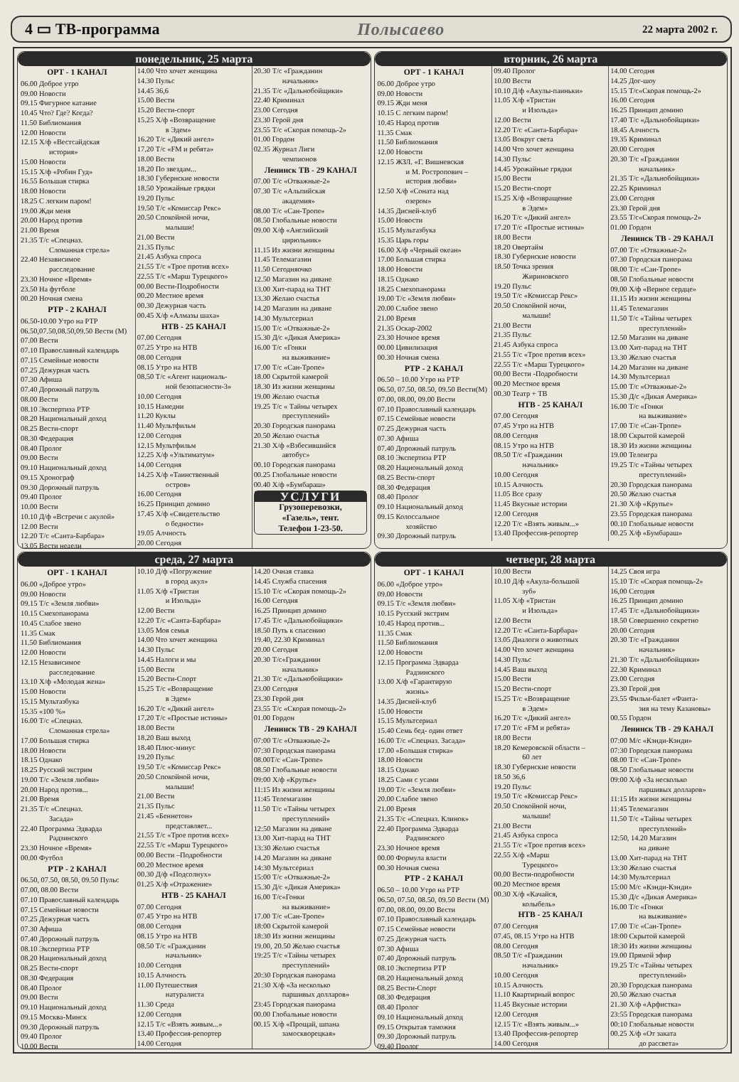4 ▭ ТВ-программа Полысаево 22 марта 2002 г.
понедельник, 25 марта
ОРТ - 1 КАНАЛ
06.00 Доброе утро
09.00 Новости
09.15 Фигурное катание
10.45 Что? Где? Когда?
11.50 Библиомания
12.00 Новости
12.15 Х/ф «Вестсайдская
история»
15.00 Новости
15.15 Х/ф «Робин Гуд»
16.55 Большая стирка
18.00 Новости
18.25 С легким паром!
19.00 Жди меня
20.00 Народ против
21.00 Время
21.35 Т/с «Спецназ.
Сломанная стрела»
22.40 Независимое
расследование
23.30 Ночное «Время»
23.50 На футболе
00.20 Ночная смена
РТР - 2 КАНАЛ
06.50-10.00 Утро на РТР
06.50,07.50,08.50,09.50 Вести (М)
07.00 Вести
07.10 Православный календарь
07.15 Семейные новости
07.25 Дежурная часть
07.30 Афиша
07.40 Дорожный патруль
08.00 Вести
08.10 Экспертиза РТР
08.20 Национальный доход
08.25 Вести-спорт
08.30 Федерация
08.40 Пролог
09.00 Вести
09.10 Национальный доход
09.15 Хронограф
09.30 Дорожный патруль
09.40 Пролог
10.00 Вести
10.10 Д/ф «Встречи с акулой»
12.00 Вести
12.20 Т/с «Санта-Барбара»
13.05 Вести недели
14.00 Что хочет женщина
14.30 Пульс
14.45 36,6
15.00 Вести
15.20 Вести-спорт
15.25 Х/ф «Возвращение
в Эдем»
16.20 Т/с «Дикий ангел»
17.20 Т/с «FM и ребята»
18.00 Вести
18.20 По звездам...
18.30 Губернские новости
18.50 Урожайные грядки
19.20 Пульс
19.50 Т/с «Комиссар Рекс»
20.50 Спокойной ночи,
малыши!
21.00 Вести
21.35 Пульс
21.45 Азбука спроса
21.55 Т/с «Трое против всех»
22.55 Т/с «Марш Турецкого»
00.00 Вести-Подробности
00.20 Местное время
00.30 Дежурная часть
00.45 Х/ф «Алмазы шаха»
НТВ - 25 КАНАЛ
07.00 Сегодня
07.25 Утро на НТВ
08.00 Сегодня
08.15 Утро на НТВ
08.50 Т/с «Агент националь-
ной безопасности-3»
10.00 Сегодня
10.15 Намедни
11.20 Куклы
11.40 Мультфильм
12.00 Сегодня
12.15 Мультфильм
12.25 Х/ф «Ультиматум»
14.00 Сегодня
14.25 Х/ф «Таинственный
остров»
16.00 Сегодня
16.25 Принцип домино
17.45 Х/ф «Свидетельство
о бедности»
19.05 Алчность
20.00 Сегодня
20.30 Т/с «Гражданин
начальник»
21.35 Т/с «Дальнобойщики»
22.40 Криминал
23.00 Сегодня
23.30 Герой дня
23.55 Т/с «Скорая помощь-2»
01.00 Гордон
02.35 Журнал Лиги
чемпионов
Ленинск ТВ - 29 КАНАЛ
07.00 Т/с «Отважные-2»
07.30 Т/с «Альпийская
академия»
08.00 Т/с «Сан-Тропе»
08.50 Глобальные новости
09.00 Х/ф «Английский
цирюльник»
11.15 Из жизни женщины
11.45 Телемагазин
11.50 Сегодняочко
12.50 Магазин на диване
13.00 Хит-парад на ТНТ
13.30 Желаю счастья
14.20 Магазин на диване
14.30 Мультсериал
15.00 Т/с «Отважные-2»
15.30 Д/с «Дикая Америка»
16.00 Т/с «Гонки
на выживание»
17.00 Т/с «Сан-Тропе»
18.00 Скрытой камерой
18.30 Из жизни женщины
19.00 Желаю счастья
19.25 Т/с « Тайны четырех
преступлений»
20.30 Городская панорама
20.50 Желаю счастья
21.30 Х/ф «Взбесившийся
автобус»
00.10 Городская панорама
00.25 Глобальные новости
00.40 Х/ф «Бумбараш»
УСЛУГИ
Грузоперевозки,
«Газель», тент.
Телефон 1-23-50.
вторник, 26 марта
ОРТ - 1 КАНАЛ
06.00 Доброе утро
09.00 Новости
09.15 Жди меня
10.15 С легким паром!
10.45 Народ против
11.35 Смак
11.50 Библиомания
12.00 Новости
12.15 ЖЗЛ. «Г. Вишневская
и М. Ростропович –
история любви»
12.50 Х/ф «Соната над
озером»
14.35 Дисней-клуб
15.00 Новости
15.15 Мультазбука
15.35 Царь горы
16.00 Х/ф «Черный океан»
17.00 Большая стирка
18.00 Новости
18.15 Однако
18.25 Смехопанорама
19.00 Т/с «Земля любви»
20.00 Слабое звено
21.00 Время
21.35 Оскар-2002
23.30 Ночное время
00.00 Цивилизация
00.30 Ночная смена
РТР - 2 КАНАЛ
06.50 – 10.00 Утро на РТР
06.50, 07.50, 08.50, 09.50 Вести(М)
07.00, 08.00, 09.00 Вести
07.10 Православный календарь
07.15 Семейные новости
07.25 Дежурная часть
07.30 Афиша
07.40 Дорожный патруль
08.10 Экспертиза РТР
08.20 Национальный доход
08.25 Вести-спорт
08.30 Федерация
08.40 Пролог
09.10 Национальный доход
09.15 Колоссальное
хозяйство
09.30 Дорожный патруль
09.40 Пролог
10.00 Вести
10.10 Д/ф «Акулы-паиньки»
11.05 Х/ф «Тристан
и Изольда»
12.00 Вести
12.20 Т/с «Санта-Барбара»
13.05 Вокруг света
14.00 Что хочет женщина
14.30 Пульс
14.45 Урожайные грядки
15.00 Вести
15.20 Вести-спорт
15.25 Х/ф «Возвращение
в Эдем»
16.20 Т/с «Дикий ангел»
17.20 Т/с «Простые истины»
18.00 Вести
18.20 Овертайм
18.30 Губернские новости
18.50 Точка зрения
Жириновского
19.20 Пульс
19.50 Т/с «Комиссар Рекс»
20.50 Спокойной ночи,
малыши!
21.00 Вести
21.35 Пульс
21.45 Азбука спроса
21.55 Т/с «Трое против всех»
22.55 Т/с «Марш Турецкого»
00.00 Вести -Подробности
00.20 Местное время
00.30 Театр + ТВ
НТВ - 25 КАНАЛ
07.00 Сегодня
07.45 Утро на НТВ
08.00 Сегодня
08.15 Утро на НТВ
08.50 Т/с «Гражданин
начальник»
10.00 Сегодня
10.15 Алчность
11.05 Все сразу
11.45 Вкусные истории
12.00 Сегодня
12.20 Т/с «Взять живым...»
13.40 Профессия-репортер
14.00 Сегодня
14.25 Дог-шоу
15.15 Т/с«Скорая помощь-2»
16.00 Сегодня
16.25 Принцип домино
17.40 Т/с «Дальнобойщики»
18.45 Алчность
19.35 Криминал
20.00 Сегодня
20.30 Т/с «Гражданин
начальник»
21.35 Т/с «Дальнобойщики»
22.25 Криминал
23.00 Сегодня
23.30 Герой дня
23.55 Т/с«Скорая помощь-2»
01.00 Гордон
Ленинск ТВ - 29 КАНАЛ
07.00 Т/с «Отважные-2»
07.30 Городская панорама
08.00 Т/с «Сан-Тропе»
08.50 Глобальные новости
09.00 Х/ф «Верное сердце»
11.15 Из жизни женщины
11.45 Телемагазин
11.50 Т/с «Тайны четырех
преступлений»
12.50 Магазин на диване
13.00 Хит-парад на ТНТ
13.30 Желаю счастья
14.20 Магазин на диване
14.30 Мультсериал
15.00 Т/с «Отважные-2»
15.30 Д/с «Дикая Америка»
16.00 Т/с «Гонки
на выживание»
17.00 Т/с «Сан-Тропе»
18.00 Скрытой камерой
18.30 Из жизни женщины
19.00 Телеигра
19.25 Т/с «Тайны четырех
преступлений»
20.30 Городская панорама
20.50 Желаю счастья
21.30 Х/ф «Крупье»
23.55 Городская панорама
00.10 Глобальные новости
00.25 Х/ф «Бумбараш»
среда, 27 марта
ОРТ - 1 КАНАЛ
06.00 «Доброе утро»
09.00 Новости
09.15 Т/с «Земля любви»
10.15 Смехопанорама
10.45 Слабое звено
11.35 Смак
11.50 Библиомания
12.00 Новости
12.15 Независимое
расследование
13.10 Х/ф «Молодая жена»
15.00 Новости
15.15 Мультазбука
15.35 «100 %»
16.00 Т/с «Спецназ.
Сломанная стрела»
17.00 Большая стирка
18.00 Новости
18.15 Однако
18.25 Русский экстрим
19.00 Т/с «Земля любви»
20.00 Народ против...
21.00 Время
21.35 Т/с «Спецназ.
Засада»
22.40 Программа Эдварда
Радзинского
23.30 Ночное «Время»
00.00 Футбол
РТР - 2 КАНАЛ
06.50, 07.50, 08.50, 09.50 Пульс
07.00, 08.00 Вести
07.10 Православный календарь
07.15 Семейные новости
07.25 Дежурная часть
07.30 Афиша
07.40 Дорожный патруль
08.10 Экспертиза РТР
08.20 Национальный доход
08.25 Вести-спорт
08.30 Федерация
08.40 Пролог
09.00 Вести
09.10 Национальный доход
09.15 Москва-Минск
09.30 Дорожный патруль
09.40 Пролог
10.00 Вести
10.10 Д/ф «Погружение
в город акул»
11.05 Х/ф «Тристан
и Изольда»
12.00 Вести
12.20 Т/с «Санта-Барбара»
13.05 Моя семья
14.00 Что хочет женщина
14.30 Пульс
14.45 Налоги и мы
15.00 Вести
15.20 Вести-Спорт
15.25 Т/с «Возвращение
в Эдем»
16.20 Т/с «Дикий ангел»
17.20 Т/с «Простые истины»
18.00 Вести
18.20 Ваш выход
18.40 Плюс-минус
19.20 Пульс
19.50 Т/с «Комиссар Рекс»
20.50 Спокойной ночи,
малыши!
21.00 Вести
21.35 Пульс
21.45 «Беннетон»
представляет...
21.55 Т/с «Трое против всех»
22.55 Т/с «Марш Турецкого»
00.00 Вести –Подробности
00.20 Местное время
00.30 Д/ф «Подсолнух»
01.25 Х/ф «Отражение»
НТВ - 25 КАНАЛ
07.00 Сегодня
07.45 Утро на НТВ
08.00 Сегодня
08.15 Утро на НТВ
08.50 Т/с «Гражданин
начальник»
10.00 Сегодня
10.15 Алчность
11.00 Путешествия
натуралиста
11.30 Среда
12.00 Сегодня
12.15 Т/с «Взять живым...»
13.40 Профессия-репортер
14.00 Сегодня
14.20 Очная ставка
14.45 Служба спасения
15.10 Т/с «Скорая помощь-2»
16.00 Сегодня
16.25 Принцип домино
17.45 Т/с «Дальнобойщики»
18.50 Путь к спасению
19.40, 22.30 Криминал
20.00 Сегодня
20.30 Т/с«Гражданин
начальник»
21.30 Т/с «Дальнобойщики»
23.00 Сегодня
23.30 Герой дня
23.55 Т/с «Скорая помощь-2»
01.00 Гордон
Ленинск ТВ - 29 КАНАЛ
07:00 Т/с «Отважные-2»
07:30 Городская панорама
08.00Т/с «Сан-Тропе»
08.50 Глобальные новости
09:00 Х/ф «Крупье»
11:15 Из жизни женщины
11:45 Телемагазин
11.50 Т/с «Тайны четырех
преступлений»
12:50 Магазин на диване
13.00 Хит-парад на ТНТ
13:30 Желаю счастья
14.20 Магазин на диване
14:30 Мультсериал
15:00 Т/с «Отважные-2»
15.30 Д/с «Дикая Америка»
16.00 Т/с«Гонки
на выживание»
17.00 Т/с «Сан-Тропе»
18:00 Скрытой камерой
18:30 Из жизни женщины
19.00, 20.50 Желаю счастья
19:25 Т/с «Тайны четырех
преступлений»
20:30 Городская панорама
21:30 Х/ф «За несколько
паршивых долларов»
23:45 Городская панорама
00.00 Глобальные новости
00.15 Х/ф «Прощай, шпана
замоскворецкая»
четверг, 28 марта
ОРТ - 1 КАНАЛ
06.00 «Доброе утро»
09.00 Новости
09.15 Т/с «Земля любви»
10.15 Русский экстрим
10.45 Народ против...
11.35 Смак
11.50 Библиомания
12.00 Новости
12.15 Программа Эдварда
Радзинского
13.00 Х/ф «Гарантирую
жизнь»
14.35 Дисней-клуб
15.00 Новости
15.15 Мультсериал
15.40 Семь бед- один ответ
16.00 Т/с «Спецназ. Засада»
17.00 «Большая стирка»
18.00 Новости
18.15 Однако
18.25 Сами с усами
19.00 Т/с «Земля любви»
20.00 Слабое звено
21.00 Время
21.35 Т/с «Спецназ. Клинок»
22.40 Программа Эдварда
Радзинского
23.30 Ночное время
00.00 Формула власти
00.30 Ночная смена
РТР - 2 КАНАЛ
06.50 – 10.00 Утро на РТР
06.50, 07.50, 08.50, 09.50 Вести (М)
07.00, 08.00, 09.00 Вести
07.10 Православный календарь
07.15 Семейные новости
07.25 Дежурная часть
07.30 Афиша
07.40 Дорожный патруль
08.10 Экспертиза РТР
08.20 Национальный доход
08.25 Вести-Спорт
08.30 Федерация
08.40 Пролог
09.10 Национальный доход
09.15 Открытая таможня
09.30 Дорожный патруль
09.40 Пролог
10.00 Вести
10.10 Д/ф «Акула-большой
зуб»
11.05 Х/ф «Тристан
и Изольда»
12.00 Вести
12.20 Т/с «Санта-Барбара»
13.05 Диалоги о животных
14.00 Что хочет женщина
14.30 Пульс
14.45 Ваш выход
15.00 Вести
15.20 Вести-спорт
15.25 Т/с «Возвращение
в Эдем»
16.20 Т/с «Дикий ангел»
17.20 Т/с «FM и ребята»
18.00 Вести
18.20 Кемеровской области –
60 лет
18.30 Губернские новости
18.50 36,6
19.20 Пульс
19.50 Т/с «Комиссар Рекс»
20.50 Спокойной ночи,
малыши!
21.00 Вести
21.45 Азбука спроса
21.55 Т/с «Трое против всех»
22.55 Х/ф «Марш
Турецкого»
00.00 Вести-подробности
00.20 Местное время
00.30 Х/ф «Качайся,
колыбель»
НТВ - 25 КАНАЛ
07.00 Сегодня
07.45, 08.15 Утро на НТВ
08.00 Сегодня
08.50 Т/с «Гражданин
начальник»
10.00 Сегодня
10.15 Алчность
11.10 Квартирный вопрос
11.45 Вкусные истории
12.00 Сегодня
12.15 Т/с «Взять живым...»
13.40 Профессия-репортер
14.00 Сегодня
14.25 Своя игра
15.10 Т/с «Скорая помощь-2»
16,00 Сегодня
16.25 Принцип домино
17.45 Т/с «Дальнобойщики»
18.50 Совершенно секретно
20.00 Сегодня
20.30 Т/с «Гражданин
начальник»
21.30 Т/с «Дальнобойщики»
22.30 Криминал
23.00 Сегодня
23.30 Герой дня
23.55 Фильм-балет «Фанта-
зия на тему Казановы»
00.55 Гордон
Ленинск ТВ - 29 КАНАЛ
07:00 М/с «Кэнди-Кэнди»
07:30 Городская панорама
08.00 Т/с «Сан-Тропе»
08.50 Глобальные новости
09:00 Х/ф «За несколько
паршивых долларов»
11:15 Из жизни женщины
11:45 Телемагазин
11.50 Т/с «Тайны четырех
преступлений»
12:50, 14.20 Магазин
на диване
13.00 Хит-парад на ТНТ
13:30 Желаю счастья
14:30 Мультсериал
15:00 М/с «Кэнди-Кэнди»
15.30 Д/с «Дикая Америка»
16.00 Т/с «Гонки
на выживание»
17.00 Т/с «Сан-Тропе»
18:00 Скрытой камерой
18:30 Из жизни женщины
19.00 Прямой эфир
19.25 Т/с «Тайны четырех
преступлений»
20.30 Городская панорама
20.50 Желаю счастья
21.30 Х/ф «Арфистка»
23:55 Городская панорама
00:10 Глобальные новости
00.25 Х/ф «От заката
до рассвета»